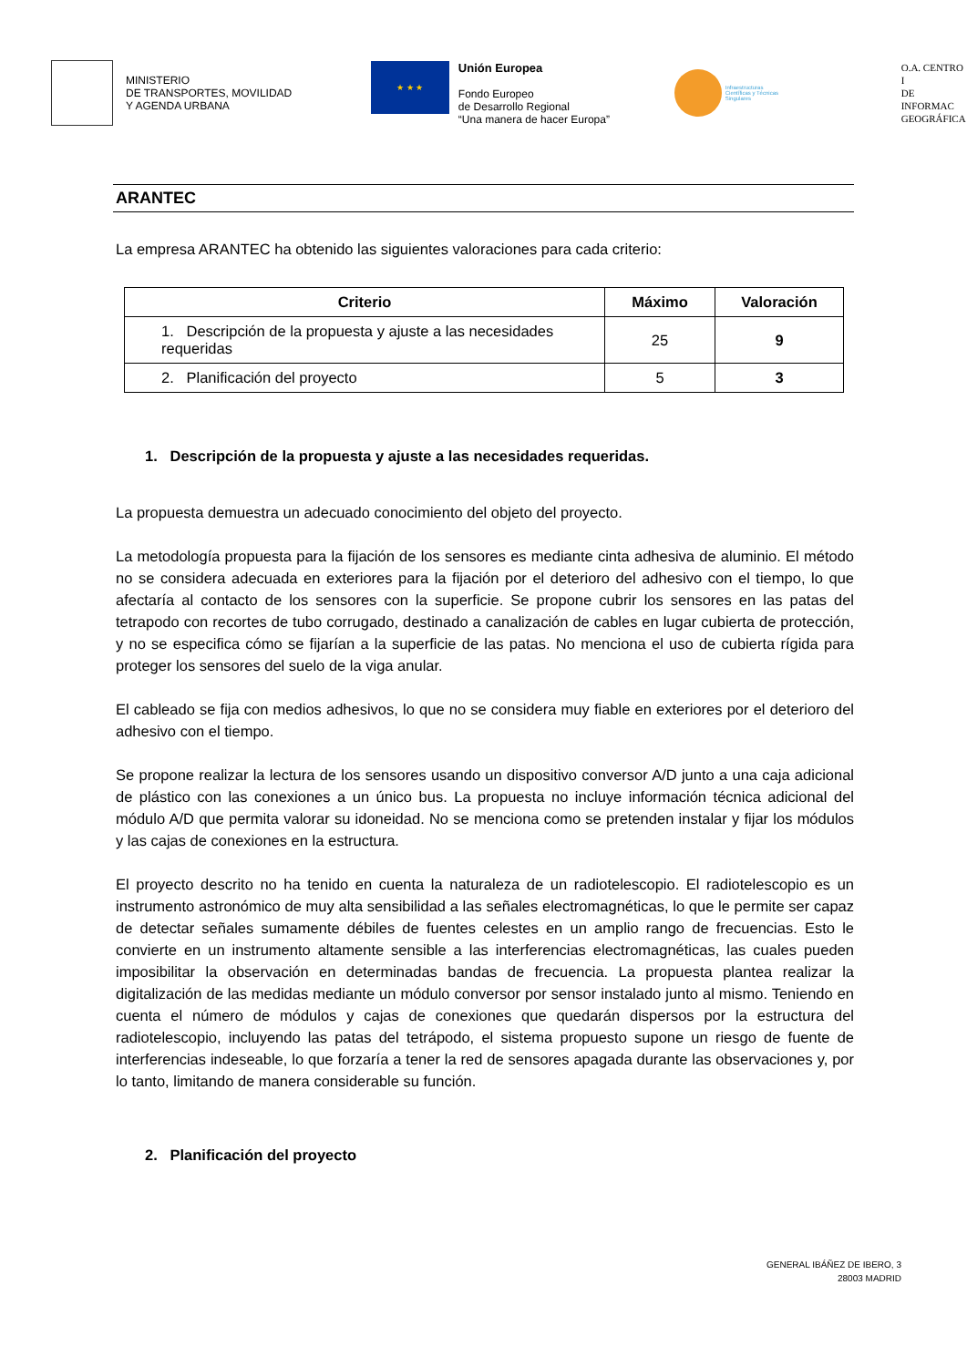MINISTERIO
DE TRANSPORTES, MOVILIDAD
Y AGENDA URBANA
★ ★ ★
Unión Europea
Fondo Europeo
de Desarrollo Regional
“Una manera de hacer Europa”
Infraestructuras
Científicas y Técnicas
Singulares
O.A. CENTRO I
DE INFORMAC
GEOGRÁFICA
ARANTEC
La empresa ARANTEC ha obtenido las siguientes valoraciones para cada criterio:
| Criterio | Máximo | Valoración |
| --- | --- | --- |
| 1. Descripción de la propuesta y ajuste a las necesidades requeridas | 25 | 9 |
| 2. Planificación del proyecto | 5 | 3 |
1. Descripción de la propuesta y ajuste a las necesidades requeridas.
La propuesta demuestra un adecuado conocimiento del objeto del proyecto.
La metodología propuesta para la fijación de los sensores es mediante cinta adhesiva de aluminio. El método no se considera adecuada en exteriores para la fijación por el deterioro del adhesivo con el tiempo, lo que afectaría al contacto de los sensores con la superficie. Se propone cubrir los sensores en las patas del tetrapodo con recortes de tubo corrugado, destinado a canalización de cables en lugar cubierta de protección, y no se especifica cómo se fijarían a la superficie de las patas. No menciona el uso de cubierta rígida para proteger los sensores del suelo de la viga anular.
El cableado se fija con medios adhesivos, lo que no se considera muy fiable en exteriores por el deterioro del adhesivo con el tiempo.
Se propone realizar la lectura de los sensores usando un dispositivo conversor A/D junto a una caja adicional de plástico con las conexiones a un único bus. La propuesta no incluye información técnica adicional del módulo A/D que permita valorar su idoneidad. No se menciona como se pretenden instalar y fijar los módulos y las cajas de conexiones en la estructura.
El proyecto descrito no ha tenido en cuenta la naturaleza de un radiotelescopio. El radiotelescopio es un instrumento astronómico de muy alta sensibilidad a las señales electromagnéticas, lo que le permite ser capaz de detectar señales sumamente débiles de fuentes celestes en un amplio rango de frecuencias. Esto le convierte en un instrumento altamente sensible a las interferencias electromagnéticas, las cuales pueden imposibilitar la observación en determinadas bandas de frecuencia. La propuesta plantea realizar la digitalización de las medidas mediante un módulo conversor por sensor instalado junto al mismo. Teniendo en cuenta el número de módulos y cajas de conexiones que quedarán dispersos por la estructura del radiotelescopio, incluyendo las patas del tetrápodo, el sistema propuesto supone un riesgo de fuente de interferencias indeseable, lo que forzaría a tener la red de sensores apagada durante las observaciones y, por lo tanto, limitando de manera considerable su función.
2. Planificación del proyecto
GENERAL IBÁÑEZ DE IBERO, 3
28003 MADRID